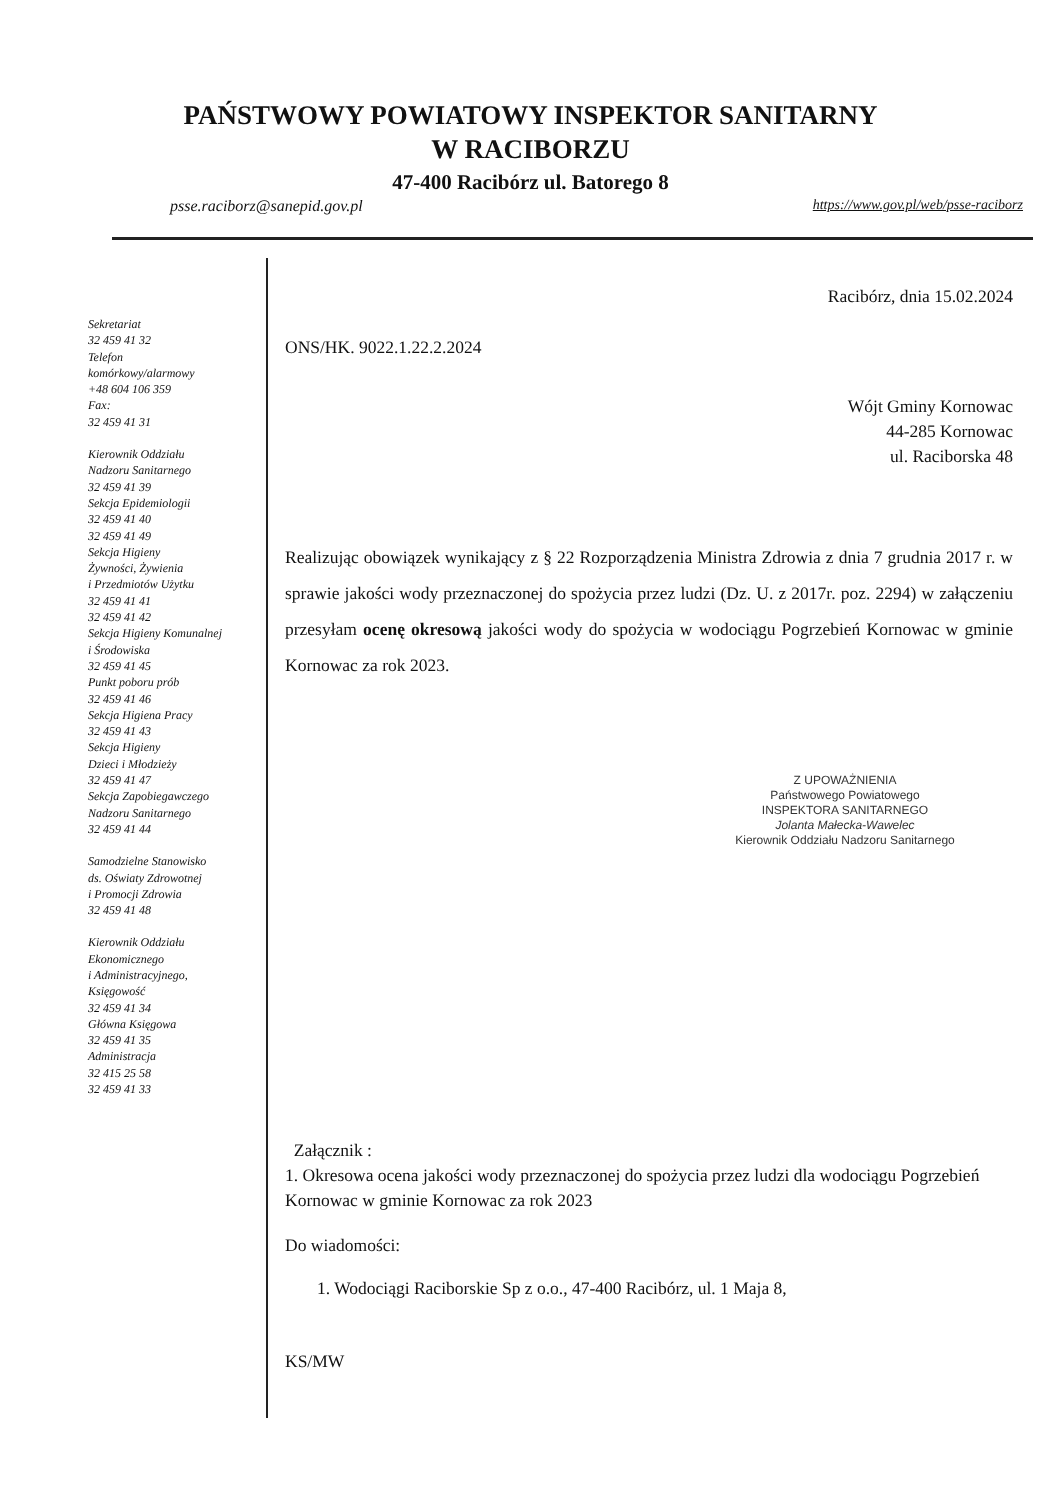PAŃSTWOWY POWIATOWY INSPEKTOR SANITARNY
W RACIBORZU
47-400 Racibórz ul. Batorego 8
psse.raciborz@sanepid.gov.pl https://www.gov.pl/web/psse-raciborz
Sekretariat
32 459 41 32
Telefon
komórkowy/alarmowy
+48 604 106 359
Fax:
32 459 41 31
Kierownik Oddziału
Nadzoru Sanitarnego
32 459 41 39
Sekcja Epidemiologii
32 459 41 40
32 459 41 49
Sekcja Higieny
Żywności, Żywienia
i Przedmiotów Użytku
32 459 41 41
32 459 41 42
Sekcja Higieny Komunalnej
i Środowiska
32 459 41 45
Punkt poboru prób
32 459 41 46
Sekcja Higiena Pracy
32 459 41 43
Sekcja Higieny
Dzieci i Młodzieży
32 459 41 47
Sekcja Zapobiegawczego
Nadzoru Sanitarnego
32 459 41 44
Samodzielne Stanowisko
ds. Oświaty Zdrowotnej
i Promocji Zdrowia
32 459 41 48
Kierownik Oddziału
Ekonomicznego
i Administracyjnego,
Księgowość
32 459 41 34
Główna Księgowa
32 459 41 35
Administracja
32 415 25 58
32 459 41 33
Racibórz, dnia 15.02.2024
ONS/HK. 9022.1.22.2.2024
Wójt Gminy Kornowac
44-285 Kornowac
ul. Raciborska 48
Realizując obowiązek wynikający z § 22 Rozporządzenia Ministra Zdrowia z dnia 7 grudnia 2017 r. w sprawie jakości wody przeznaczonej do spożycia przez ludzi (Dz. U. z 2017r. poz. 2294) w załączeniu przesyłam ocenę okresową jakości wody do spożycia w wodociągu Pogrzebień Kornowac w gminie Kornowac za rok 2023.
Z UPOWAŻNIENIA
Państwowego Powiatowego
INSPEKTORA SANITARNEGO
Jolanta Małecka-Wawelec
Kierownik Oddziału Nadzoru Sanitarnego
Załącznik :
1. Okresowa ocena jakości wody przeznaczonej do spożycia przez ludzi dla wodociągu Pogrzebień Kornowac w gminie Kornowac za rok 2023
Do wiadomości:
1. Wodociągi Raciborskie Sp z o.o., 47-400 Racibórz, ul. 1 Maja 8,
KS/MW